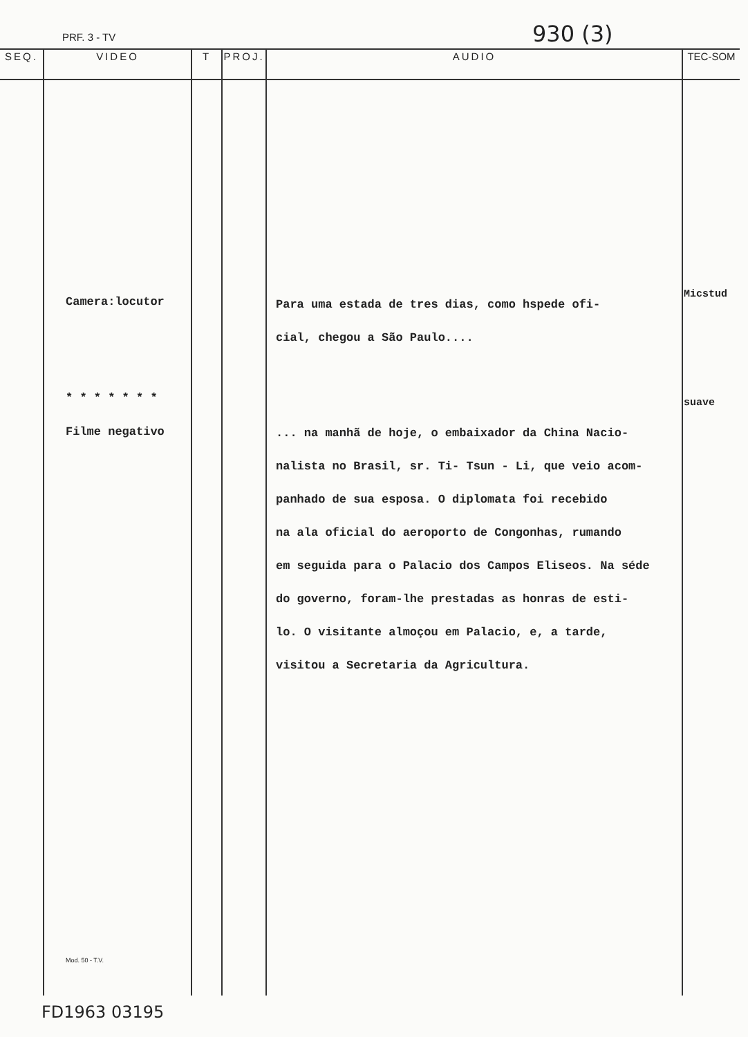PRF. 3 - TV 930 (3)
| SEQ. | VIDEO | T | PROJ. | AUDIO | TEC-SOM |
| --- | --- | --- | --- | --- | --- |
| | Camera:locutor * * * * * * * Filme negativo Mod. 50 - T.V. | | | Para uma estada de tres dias, como hspede ofi- cial, chegou a São Paulo.... ... na manhã de hoje, o embaixador da China Nacio- nalista no Brasil, sr. Ti- Tsun - Li, que veio acom- panhado de sua esposa. O diplomata foi recebido na ala oficial do aeroporto de Congonhas, rumando em seguida para o Palacio dos Campos Eliseos. Na séde do governo, foram-lhe prestadas as honras de esti- lo. O visitante almoçou em Palacio, e, a tarde, visitou a Secretaria da Agricultura. | Micstud suave |
FD1963 03195